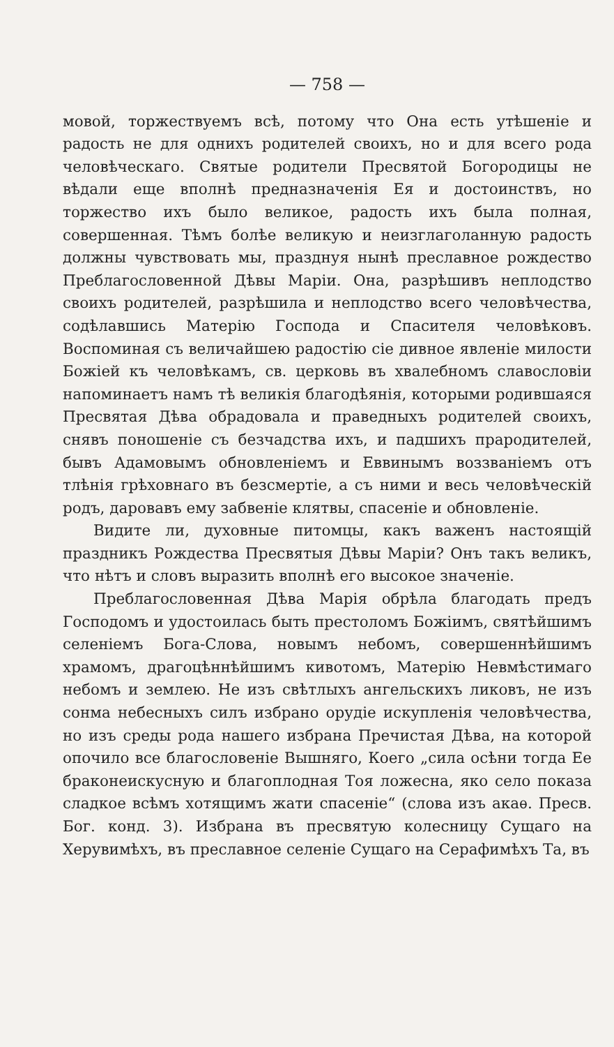— 758 —
мовой, торжествуемъ всѣ, потому что Она есть утѣшеніе и радость не для однихъ родителей своихъ, но и для всего рода человѣческаго. Святые родители Пресвятой Богородицы не вѣдали еще вполнѣ предназначенія Ея и достоинствъ, но торжество ихъ было великое, радость ихъ была полная, совершенная. Тѣмъ болѣе великую и неизглаголанную радость должны чувствовать мы, празднуя нынѣ преславное рождество Преблагословенной Дѣвы Маріи. Она, разрѣшивъ неплодство своихъ родителей, разрѣшила и неплодство всего человѣчества, содѣлавшись Матерію Господа и Спасителя человѣковъ. Воспоминая съ величайшею радостію сіе дивное явленіе милости Божіей къ человѣкамъ, св. церковь въ хвалебномъ славословіи напоминаетъ намъ тѣ великія благодѣянія, которыми родившаяся Пресвятая Дѣва обрадовала и праведныхъ родителей своихъ, снявъ поношеніе съ безчадства ихъ, и падшихъ прародителей, бывъ Адамовымъ обновленіемъ и Еввинымъ воззваніемъ отъ тлѣнія грѣховнаго въ безсмертіе, а съ ними и весь человѣческій родъ, даровавъ ему забвеніе клятвы, спасеніе и обновленіе.
Видите ли, духовные питомцы, какъ важенъ настоящій праздникъ Рождества Пресвятыя Дѣвы Маріи? Онъ такъ великъ, что нѣтъ и словъ выразить вполнѣ его высокое значеніе.
Преблагословенная Дѣва Марія обрѣла благодать предъ Господомъ и удостоилась быть престоломъ Божіимъ, святѣйшимъ селеніемъ Бога-Слова, новымъ небомъ, совершеннѣйшимъ храмомъ, драгоцѣннѣйшимъ кивотомъ, Матерію Невмѣстимаго небомъ и землею. Не изъ свѣтлыхъ ангельскихъ ликовъ, не изъ сонма небесныхъ силъ избрано орудіе искупленія человѣчества, но изъ среды рода нашего избрана Пречистая Дѣва, на которой опочило все благословеніе Вышняго, Коего „сила осѣни тогда Ее браконеискусную и благоплодная Тоя ложесна, яко село показа сладкое всѣмъ хотящимъ жати спасеніе“ (слова изъ акаѳ. Пресв. Бог. конд. 3). Избрана въ пресвятую колесницу Сущаго на Херувимѣхъ, въ преславное селеніе Сущаго на Серафимѣхъ Та, въ